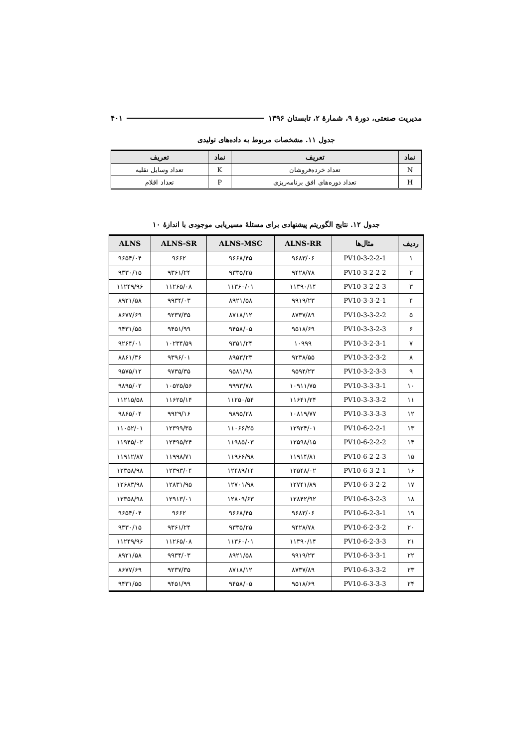مدیریت صنعتی، دورهٔ ۹، شمارهٔ ۲، تابستان ۱۳۹۶ ۴۰۱
جدول ۱۱. مشخصات مربوط به داده‌های تولیدی
| نماد | تعریف | نماد | تعریف |
| --- | --- | --- | --- |
| N | تعداد خرده‌فروشان | K | تعداد وسایل نقلیه |
| H | تعداد دوره‌های افق برنامه‌ریزی | P | تعداد اقلام |
جدول ۱۲. نتایج الگوریتم پیشنهادی برای مسئلهٔ مسیریابی موجودی با اندازهٔ ۱۰
| ردیف | مثال‌ها | ALNS-RR | ALNS-MSC | ALNS-SR | ALNS |
| --- | --- | --- | --- | --- | --- |
| ۱ | PV10-3-2-2-1 | ۹۶۸۳/۰۶ | ۹۶۶۸/۴۵ | ۹۶۶۲ | ۹۶۵۴/۰۴ |
| ۲ | PV10-3-2-2-2 | ۹۴۲۸/۷۸ | ۹۳۳۵/۲۵ | ۹۳۶۱/۲۴ | ۹۳۳۰/۱۵ |
| ۳ | PV10-3-2-2-3 | ۱۱۳۹۰/۱۴ | ۱۱۳۶۰/۰۱ | ۱۱۲۶۵/۰۸ | ۱۱۲۴۹/۹۶ |
| ۴ | PV10-3-3-2-1 | ۹۹۱۹/۲۳ | ۸۹۲۱/۵۸ | ۹۹۳۴/۰۳ | ۸۹۲۱/۵۸ |
| ۵ | PV10-3-3-2-2 | ۸۷۳۷/۸۹ | ۸۷۱۸/۱۲ | ۹۲۳۷/۳۵ | ۸۶۷۷/۶۹ |
| ۶ | PV10-3-3-2-3 | ۹۵۱۸/۶۹ | ۹۴۵۸/۰۵ | ۹۴۵۱/۹۹ | ۹۴۳۱/۵۵ |
| ۷ | PV10-3-2-3-1 | ۱۰۹۹۹ | ۹۳۵۱/۲۴ | ۱۰۲۳۴/۵۹ | ۹۲۶۴/۰۱ |
| ۸ | PV10-3-2-3-2 | ۹۲۳۸/۵۵ | ۸۹۵۳/۲۳ | ۹۳۹۶/۰۱ | ۸۸۶۱/۳۶ |
| ۹ | PV10-3-2-3-3 | ۹۵۹۴/۲۳ | ۹۵۸۱/۹۸ | ۹۷۳۵/۳۵ | ۹۵۷۵/۱۲ |
| ۱۰ | PV10-3-3-3-1 | ۱۰۹۱۱/۷۵ | ۹۹۹۳/۷۸ | ۱۰۵۲۵/۵۶ | ۹۸۹۵/۰۲ |
| ۱۱ | PV10-3-3-3-2 | ۱۱۶۴۱/۲۴ | ۱۱۲۵۰/۵۴ | ۱۱۶۲۵/۱۴ | ۱۱۲۱۵/۵۸ |
| ۱۲ | PV10-3-3-3-3 | ۱۰۸۱۹/۷۷ | ۹۸۹۵/۲۸ | ۹۹۲۹/۱۶ | ۹۸۶۵/۰۴ |
| ۱۳ | PV10-6-2-2-1 | ۱۲۹۲۴/۰۱ | ۱۱۰۶۶/۲۵ | ۱۲۳۹۹/۳۵ | ۱۱۰۵۲/۰۱ |
| ۱۴ | PV10-6-2-2-2 | ۱۲۵۹۸/۱۵ | ۱۱۹۸۵/۰۳ | ۱۲۴۹۵/۲۴ | ۱۱۹۴۵/۰۲ |
| ۱۵ | PV10-6-2-2-3 | ۱۱۹۱۴/۸۱ | ۱۱۹۶۶/۹۸ | ۱۱۹۹۸/۷۱ | ۱۱۹۱۲/۸۷ |
| ۱۶ | PV10-6-3-2-1 | ۱۲۵۴۸/۰۲ | ۱۲۴۸۹/۱۴ | ۱۲۳۹۳/۰۴ | ۱۲۳۵۸/۹۸ |
| ۱۷ | PV10-6-3-2-2 | ۱۲۷۴۱/۸۹ | ۱۲۷۰۱/۹۸ | ۱۲۸۳۱/۹۵ | ۱۲۶۸۳/۹۸ |
| ۱۸ | PV10-6-3-2-3 | ۱۲۸۴۲/۹۲ | ۱۲۸۰۹/۶۳ | ۱۲۹۱۳/۰۱ | ۱۲۳۵۸/۹۸ |
| ۱۹ | PV10-6-2-3-1 | ۹۶۸۳/۰۶ | ۹۶۶۸/۴۵ | ۹۶۶۲ | ۹۶۵۴/۰۴ |
| ۲۰ | PV10-6-2-3-2 | ۹۴۲۸/۷۸ | ۹۳۳۵/۲۵ | ۹۳۶۱/۲۴ | ۹۳۳۰/۱۵ |
| ۲۱ | PV10-6-2-3-3 | ۱۱۳۹۰/۱۴ | ۱۱۳۶۰/۰۱ | ۱۱۲۶۵/۰۸ | ۱۱۲۴۹/۹۶ |
| ۲۲ | PV10-6-3-3-1 | ۹۹۱۹/۲۳ | ۸۹۲۱/۵۸ | ۹۹۳۴/۰۳ | ۸۹۲۱/۵۸ |
| ۲۳ | PV10-6-3-3-2 | ۸۷۳۷/۸۹ | ۸۷۱۸/۱۲ | ۹۲۳۷/۳۵ | ۸۶۷۷/۶۹ |
| ۲۴ | PV10-6-3-3-3 | ۹۵۱۸/۶۹ | ۹۴۵۸/۰۵ | ۹۴۵۱/۹۹ | ۹۴۳۱/۵۵ |